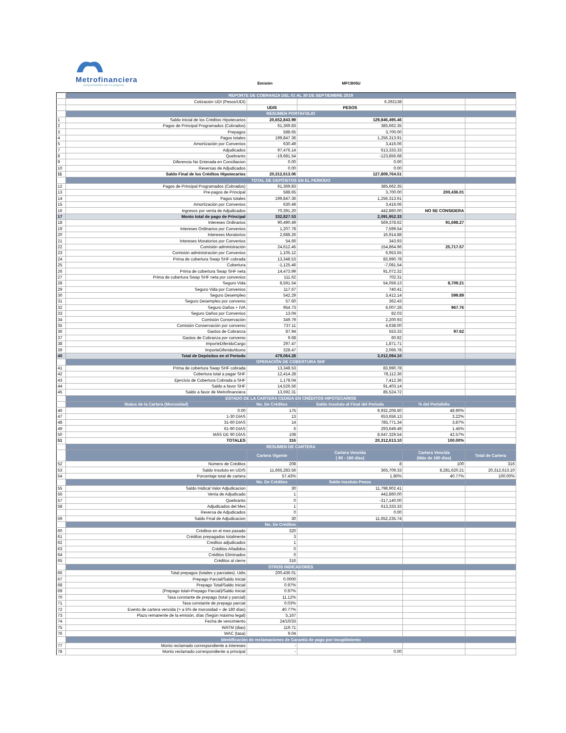Metrofinanciera
comprometidos con tu progreso
Emisión MFCB05U
| | REPORTE DE COBRANZA DEL 01 AL 30 DE SEPTIEMBRE 2019 | | | | |
| | Cotización UDI (Pesos/UDI) | | 6.292138 | | |
| | | UDIS | PESOS | | |
| | RESUMEN PORTAFOLIO | | | | |
| 1 | Saldo Inicial de los Créditos Hipotecarios | 20,652,843.99 | 129,846,495.46 | | |
| 2 | Pagos de Principal Programados (Cobrados) | 61,369.83 | 385,662.35 | | |
| 3 | Prepagos | 588.65 | 3,700.00 | | |
| 4 | Pagos totales | 199,847.36 | 1,256,313.91 | | |
| 5 | Amortización por Convenios | 630.49 | 3,416.06 | | |
| 7 | Adjudicados | 97,476.14 | 613,333.33 | | |
| 8 | Quebranto | -19,681.54 | -123,856.68 | | |
| 9 | Diferencia No Enterada en Conciliacion | 0.00 | 0.00 | | |
| 10 | Reversas de Adjudicados | 0.00 | 0.00 | | |
| 11 | Saldo Final de los Créditos Hipotecarios | 20,312,613.06 | 127,809,764.51 | | |
| | TOTAL DE DEPÓSITOS EN EL PERIODO | | | | |
| 12 | Pagos de Principal Programados (Cobrados) | 61,369.83 | 385,662.35 | | |
| 13 | Pre-pagos de Principal | 588.65 | 3,700.00 | 200,436.01 | |
| 14 | Pagos totales | 199,847.36 | 1,256,313.91 | | |
| 15 | Amortización por Convenios | 630.49 | 3,416.06 | | |
| 16 | Ingresos por venta de Adjudicados | 70,391.20 | 442,860.00 | NO SE CONSIDERA | |
| 17 | Monto total de pago de Principal | 332,827.53 | 2,091,952.33 | | |
| 18 | Intereses Ordinarios | 90,490.49 | 569,378.62 | 91,698.27 | |
| 19 | Intereses Ordinarios por Convenios | 1,207.78 | 7,599.54 | | |
| 20 | Intereses Moratorios | 2,688.26 | 16,914.88 | | |
| 21 | Intereses Moratorios por Convenios | 54.66 | 343.93 | | |
| 22 | Comisión administración | 24,612.45 | 154,864.96 | 25,717.57 | |
| 23 | Comisión administración por Convenios | 1,105.12 | 6,953.55 | | |
| 24 | Prima de cobertura Swap SHF cobrada | 13,348.53 | 83,990.78 | | |
| 25 | Cobertura | -1,125.46 | -7,081.54 | | |
| 26 | Prima de cobertura Swap SHF neta | 14,473.99 | 91,072.32 | | |
| 27 | Prima de cobertura Swap SHF neta por convenios | 111.62 | 702.31 | | |
| 28 | Seguro Vida | 8,591.54 | 54,059.13 | 8,709.21 | |
| 29 | Seguro Vida por Convenios | 117.67 | 740.41 | | |
| 30 | Seguro Desempleo | 542.29 | 3,412.14 | 599.89 | |
| 31 | Seguro Desempleo por convenio | 57.60 | 362.43 | | |
| 32 | Seguro Daños + IVA | 954.73 | 6,007.28 | 967.76 | |
| 33 | Seguro Daños por Convenios | 13.04 | 82.03 | | |
| 34 | Comisión Conservación | 349.79 | 2,200.93 | | |
| 35 | Comisión Conservación por convenio | 737.11 | 4,638.00 | | |
| 36 | Gastos de Cobranza | 87.94 | 553.33 | 97.62 | |
| 37 | Gastos de Cobranza por convenio | 9.68 | 60.92 | | |
| 38 | ImporteDiferidoCargo | 297.47 | 1,871.71 | | |
| 39 | ImporteDiferidoAbono | 328.47 | 2,066.78 | | |
| 40 | Total de Depósitos en el Periodo | 479,064.28 | 3,012,094.10 | | |
| | OPERACIÓN DE COBERTURA SHF | | | | |
| 41 | Prima de cobertura Swap SHF cobrada | 13,348.53 | 83,990.78 | | |
| 42 | Cobertura total a pagar SHF | 12,414.28 | 78,112.36 | | |
| 43 | Ejercicio de Cobertura Cobrada a SHF | 1,178.04 | 7,412.36 | | |
| 44 | Saldo a favor SHF | 14,526.56 | 91,403.14 | | |
| 45 | Saldo a favor de Metrofinanciera | 13,592.31 | 85,524.72 | | |
| | ESTADO DE LA CARTERA CEDIDA EN CRÉDITOS HIPOTECARIOS | | | | |
| | Status de la Cartera (Morosidad) | No. De Créditos | Saldo Insoluto al Final del Periodo | % del Portafolio | |
| 46 | 0.00 | 175 | 9,932,206.60 | 48.90% | |
| 47 | 1-30 DIAS | 13 | 653,656.13 | 3.22% | |
| 48 | 31-60 DIAS | 14 | 785,771.34 | 3.87% | |
| 49 | 61-90 DIAS | 6 | 293,649.49 | 1.45% | |
| 50 | MÁS DE 90 DÍAS | 108 | 8,647,329.54 | 42.57% | |
| 51 | TOTALES | 316 | 20,312,613.10 | 100.00% | |
| | RESUMEN DE CARTERA | | | | |
| | | Cartera Vigente | Cartera Vencida ( 90 - 180 días) | Cartera Vencida (Más de 180 días) | Total de Cartera |
| 52 | Número de Créditos | 208 | 8 | 100 | 316 |
| 53 | Saldo Insoluto en UDIS | 11,665,283.56 | 365,709.33 | 8,281,620.21 | 20,312,613.10 |
| 54 | Porcentaje total de cartera | 57.43% | 1.80% | 40.77% | 100.00% |
| | | No. De Créditos | Saldo Insoluto Pesos | | |
| 55 | Saldo Inidical Valor Adjudicacion | 30 | 11,798,902.41 | | |
| 56 | Venta de Adjudicado | 1 | 442,860.00 | | |
| 57 | Quebranto | 0 | -317,140.00 | | |
| 58 | Adjudicados del Mes | 1 | 613,333.33 | | |
| | Reversa de Adjudicados | 0 | 0.00 | | |
| 59 | Saldo Final de Adjudicacion | 30 | 11,652,235.74 | | |
| | | No. De Créditos | | | |
| 60 | Créditos en el mes pasado | 320 | | | |
| 61 | Créditos prepagados totalmente | 3 | | | |
| 62 | Creditos adjudicados | 1 | | | |
| 63 | Créditos Añadidos | 0 | | | |
| 64 | Créditos Eliminados | 0 | | | |
| 65 | Créditos al cierre | 316 | | | |
| | OTROS INDICADORES | | | | |
| 66 | Total prepagos (totales y parciales). Udis | 200,436.01 | | | |
| 67 | Prepago Parcial/Saldo inicial | 0.0000 | | | |
| 68 | Prepago Total/Saldo Inicial | 0.97% | | | |
| 69 | (Prepago total+Prepago Parcial)/Saldo Inicial | 0.97% | | | |
| 70 | Tasa constante de prepago (total y parcial) | 11.12% | | | |
| 71 | Tasa constante de prepago parcial | 0.03% | | | |
| 72 | Evento de cartera vencida (> a 5% de morosidad + de 180 días) | 40.77% | | | |
| 73 | Plazo remanente de la emisión, días (Según máximo legal) | 5,167 | | | |
| 74 | Fecha de vencimiento | 24/10/33 | | | |
| 75 | WATM (dias) | 119.71 | | | |
| 76 | WAC (tasa) | 9.04 | | | |
| | Identificación de reclamaciones de Garantía de pago por incuplimiento | | | | |
| 77 | Monto reclamado correspondiente a intereses | - | | | |
| 78 | Monto reclamado correspondiente a principal | - | 0.00 | | |